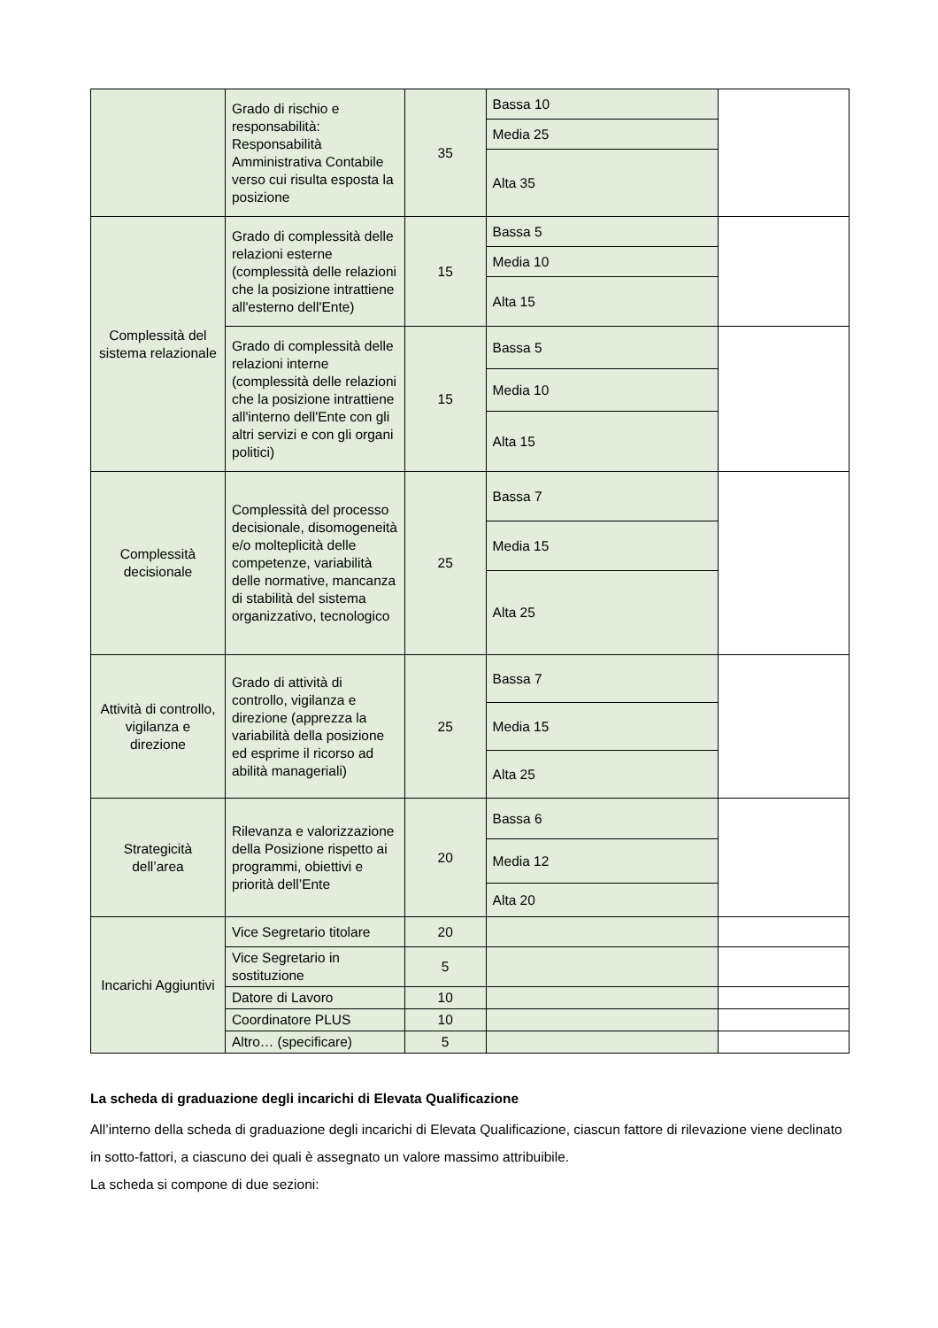| | Grado di rischio e responsabilità: Responsabilità Amministrativa Contabile verso cui risulta esposta la posizione | 35 | Bassa 10 | |
| | | | Media 25 | |
| | | | Alta 35 | |
| Complessità del sistema relazionale | Grado di complessità delle relazioni esterne (complessità delle relazioni che la posizione intrattiene all'esterno dell'Ente) | 15 | Bassa 5 | |
| | | | Media 10 | |
| | | | Alta 15 | |
| | Grado di complessità delle relazioni interne (complessità delle relazioni che la posizione intrattiene all'interno dell'Ente con gli altri servizi e con gli organi politici) | 15 | Bassa 5 | |
| | | | Media 10 | |
| | | | Alta 15 | |
| Complessità decisionale | Complessità del processo decisionale, disomogeneità e/o molteplicità delle competenze, variabilità delle normative, mancanza di stabilità del sistema organizzativo, tecnologico | 25 | Bassa 7 | |
| | | | Media 15 | |
| | | | Alta 25 | |
| Attività di controllo, vigilanza e direzione | Grado di attività di controllo, vigilanza e direzione (apprezza la variabilità della posizione ed esprime il ricorso ad abilità manageriali) | 25 | Bassa 7 | |
| | | | Media 15 | |
| | | | Alta 25 | |
| Strategicità dell’area | Rilevanza e valorizzazione della Posizione rispetto ai programmi, obiettivi e priorità dell’Ente | 20 | Bassa 6 | |
| | | | Media 12 | |
| | | | Alta 20 | |
| Incarichi Aggiuntivi | Vice Segretario titolare | 20 | | |
| | Vice Segretario in sostituzione | 5 | | |
| | Datore di Lavoro | 10 | | |
| | Coordinatore PLUS | 10 | | |
| | Altro… (specificare) | 5 | | |
La scheda di graduazione degli incarichi di Elevata Qualificazione
All’interno della scheda di graduazione degli incarichi di Elevata Qualificazione, ciascun fattore di rilevazione viene declinato in sotto-fattori, a ciascuno dei quali è assegnato un valore massimo attribuibile.
La scheda si compone di due sezioni: